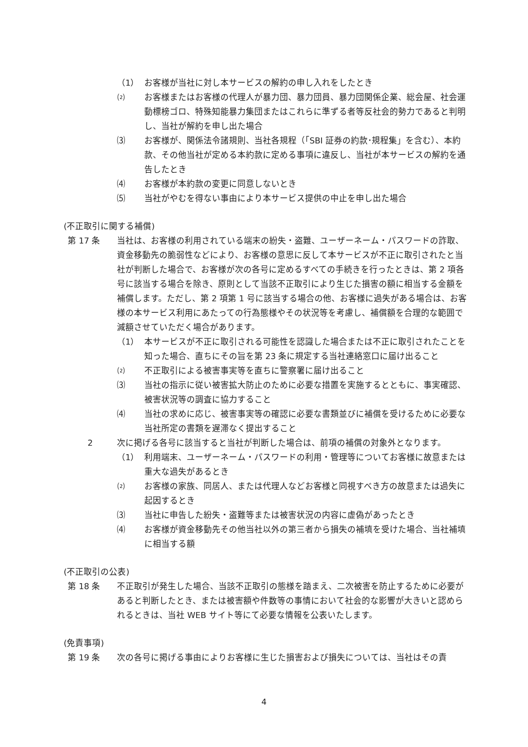（1） お客様が当社に対し本サービスの解約の申し入れをしたとき
⑵ お客様またはお客様の代理人が暴力団、暴力団員、暴力団関係企業、総会屋、社会運動標榜ゴロ、特殊知能暴力集団またはこれらに準ずる者等反社会的勢力であると判明し、当社が解約を申し出た場合
⑶ お客様が、関係法令諸規則、当社各規程（「SBI 証券の約款･規程集」を含む）、本約款、その他当社が定める本約款に定める事項に違反し、当社が本サービスの解約を通告したとき
⑷ お客様が本約款の変更に同意しないとき
⑸ 当社がやむを得ない事由により本サービス提供の中止を申し出た場合
(不正取引に関する補償)
第 17 条 当社は、お客様の利用されている端末の紛失・盗難、ユーザーネーム・パスワードの詐取、資金移動先の脆弱性などにより、お客様の意思に反して本サービスが不正に取引されたと当社が判断した場合で、お客様が次の各号に定めるすべての手続きを行ったときは、第 2 項各号に該当する場合を除き、原則として当該不正取引により生じた損害の額に相当する金額を補償します。ただし、第 2 項第 1 号に該当する場合の他、お客様に過失がある場合は、お客様の本サービス利用にあたっての行為態様やその状況等を考慮し、補償額を合理的な範囲で減額させていただく場合があります。
（1） 本サービスが不正に取引される可能性を認識した場合または不正に取引されたことを知った場合、直ちにその旨を第 23 条に規定する当社連絡窓口に届け出ること
⑵ 不正取引による被害事実等を直ちに警察署に届け出ること
⑶ 当社の指示に従い被害拡大防止のために必要な措置を実施するとともに、事実確認、被害状況等の調査に協力すること
⑷ 当社の求めに応じ、被害事実等の確認に必要な書類並びに補償を受けるために必要な当社所定の書類を遅滞なく提出すること
2 次に掲げる各号に該当すると当社が判断した場合は、前項の補償の対象外となります。
（1） 利用端末、ユーザーネーム・パスワードの利用・管理等についてお客様に故意または重大な過失があるとき
⑵ お客様の家族、同居人、または代理人などお客様と同視すべき方の故意または過失に起因するとき
⑶ 当社に申告した紛失・盗難等または被害状況の内容に虚偽があったとき
⑷ お客様が資金移動先その他当社以外の第三者から損失の補填を受けた場合、当社補填に相当する額
(不正取引の公表)
第 18 条 不正取引が発生した場合、当該不正取引の態様を踏まえ、二次被害を防止するために必要があると判断したとき、または被害額や件数等の事情において社会的な影響が大きいと認められるときは、当社 WEB サイト等にて必要な情報を公表いたします。
(免責事項)
第 19 条 次の各号に掲げる事由によりお客様に生じた損害および損失については、当社はその責
4